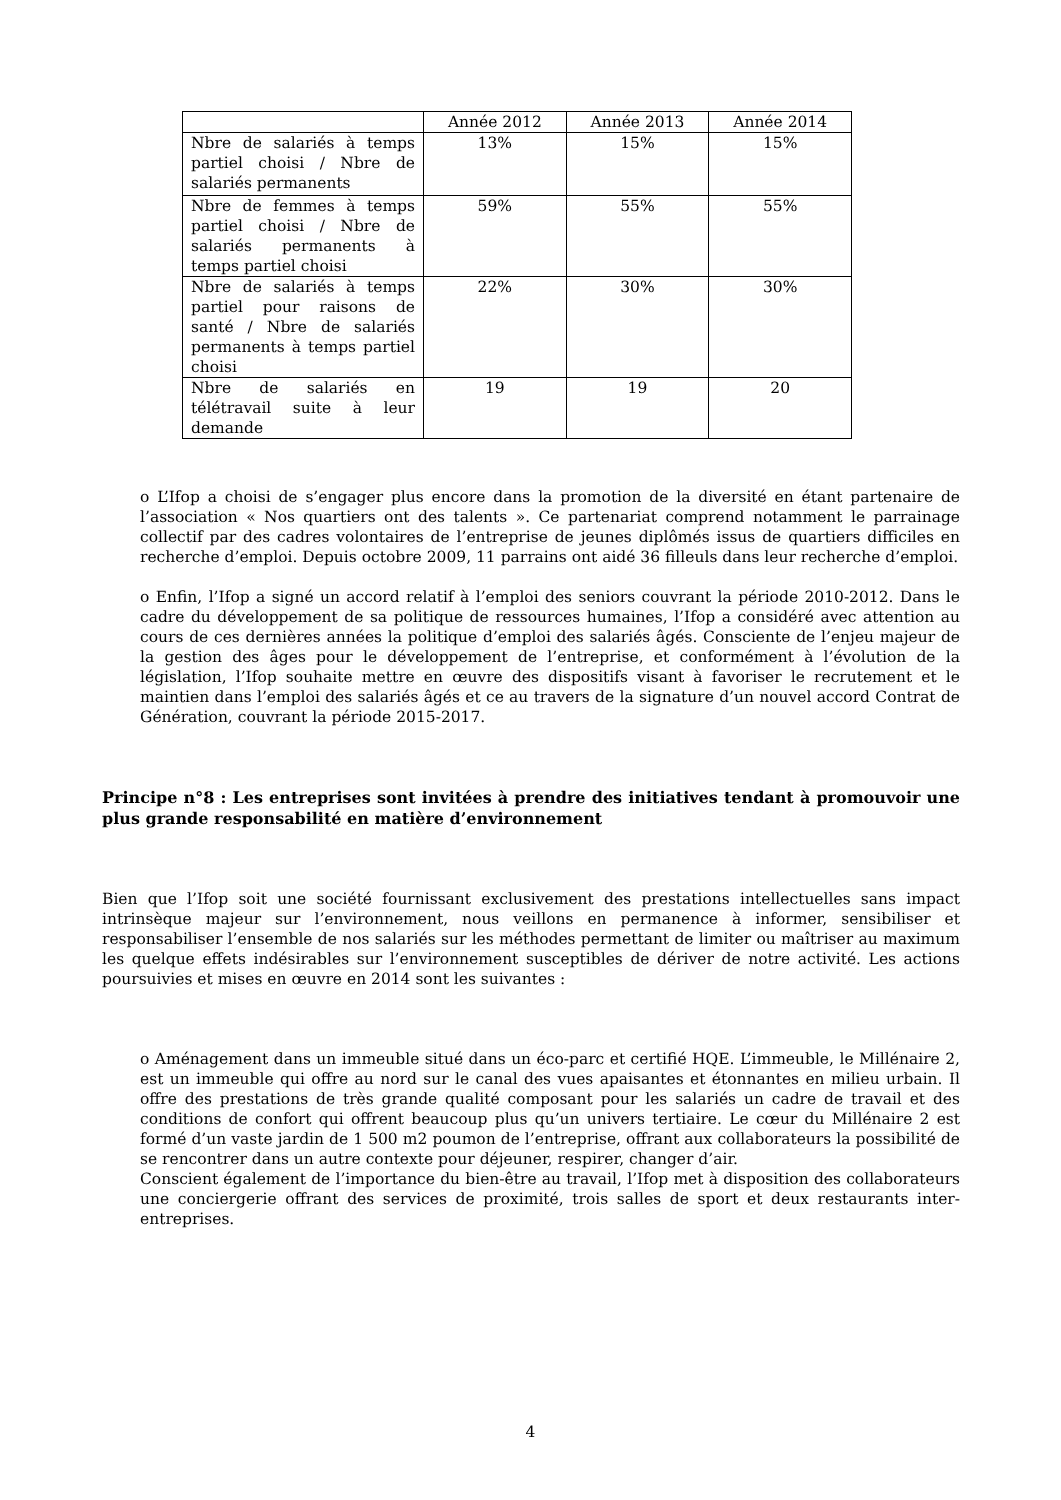| | Année 2012 | Année 2013 | Année 2014 |
| --- | --- | --- | --- |
| Nbre de salariés à temps partiel choisi / Nbre de salariés permanents | 13% | 15% | 15% |
| Nbre de femmes à temps partiel choisi / Nbre de salariés permanents à temps partiel choisi | 59% | 55% | 55% |
| Nbre de salariés à temps partiel pour raisons de santé / Nbre de salariés permanents à temps partiel choisi | 22% | 30% | 30% |
| Nbre de salariés en télétravail suite à leur demande | 19 | 19 | 20 |
o L’Ifop a choisi de s’engager plus encore dans la promotion de la diversité en étant partenaire de l’association « Nos quartiers ont des talents ». Ce partenariat comprend notamment le parrainage collectif par des cadres volontaires de l’entreprise de jeunes diplômés issus de quartiers difficiles en recherche d’emploi. Depuis octobre 2009, 11 parrains ont aidé 36 filleuls dans leur recherche d’emploi.
o Enfin, l’Ifop a signé un accord relatif à l’emploi des seniors couvrant la période 2010-2012. Dans le cadre du développement de sa politique de ressources humaines, l’Ifop a considéré avec attention au cours de ces dernières années la politique d’emploi des salariés âgés. Consciente de l’enjeu majeur de la gestion des âges pour le développement de l’entreprise, et conformément à l’évolution de la législation, l’Ifop souhaite mettre en œuvre des dispositifs visant à favoriser le recrutement et le maintien dans l’emploi des salariés âgés et ce au travers de la signature d’un nouvel accord Contrat de Génération, couvrant la période 2015-2017.
Principe n°8 : Les entreprises sont invitées à prendre des initiatives tendant à promouvoir une plus grande responsabilité en matière d’environnement
Bien que l’Ifop soit une société fournissant exclusivement des prestations intellectuelles sans impact intrinsèque majeur sur l’environnement, nous veillons en permanence à informer, sensibiliser et responsabiliser l’ensemble de nos salariés sur les méthodes permettant de limiter ou maîtriser au maximum les quelque effets indésirables sur l’environnement susceptibles de dériver de notre activité. Les actions poursuivies et mises en œuvre en 2014 sont les suivantes :
o Aménagement dans un immeuble situé dans un éco-parc et certifié HQE. L’immeuble, le Millénaire 2, est un immeuble qui offre au nord sur le canal des vues apaisantes et étonnantes en milieu urbain. Il offre des prestations de très grande qualité composant pour les salariés un cadre de travail et des conditions de confort qui offrent beaucoup plus qu’un univers tertiaire. Le cœur du Millénaire 2 est formé d’un vaste jardin de 1 500 m2 poumon de l’entreprise, offrant aux collaborateurs la possibilité de se rencontrer dans un autre contexte pour déjeuner, respirer, changer d’air.
Conscient également de l’importance du bien-être au travail, l’Ifop met à disposition des collaborateurs une conciergerie offrant des services de proximité, trois salles de sport et deux restaurants inter-entreprises.
4